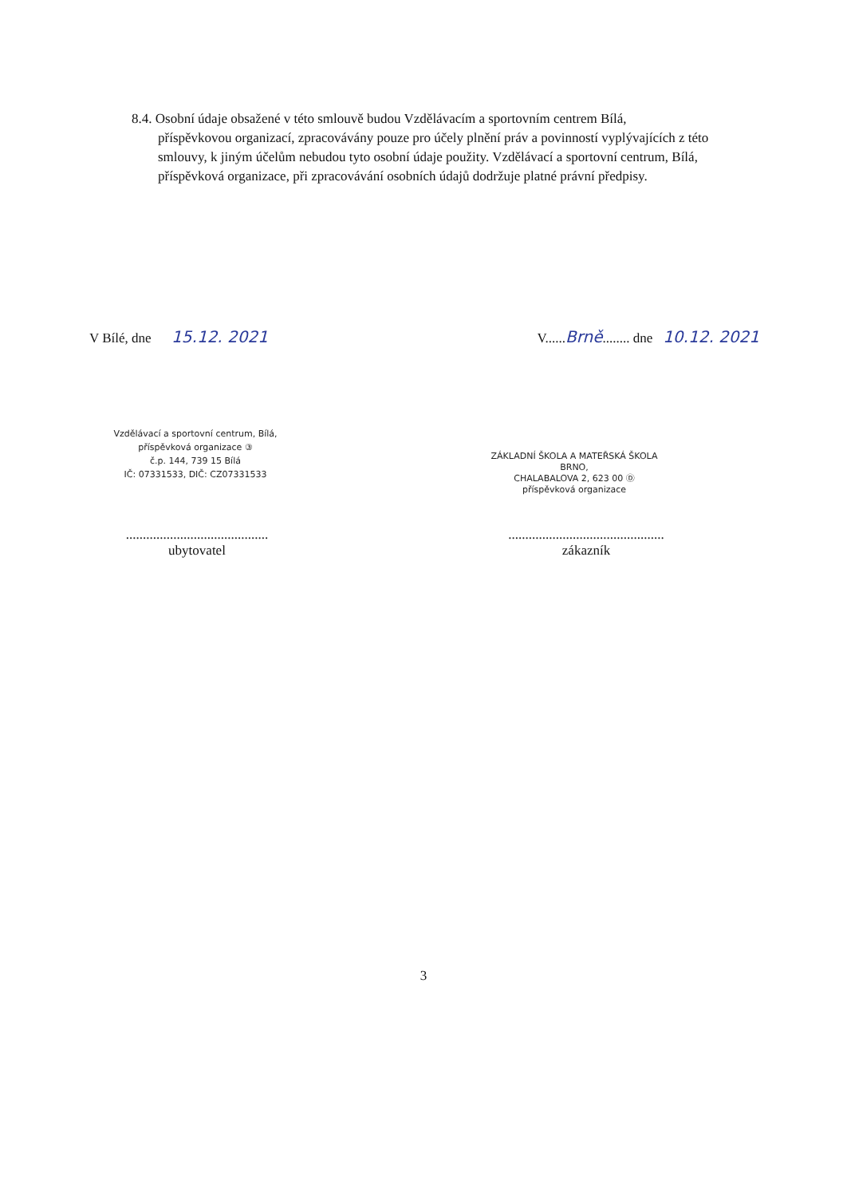8.4. Osobní údaje obsažené v této smlouvě budou Vzdělávacím a sportovním centrem Bílá,
příspěvkovou organizací, zpracovávány pouze pro účely plnění práv a povinností vyplývajících z této smlouvy, k jiným účelům nebudou tyto osobní údaje použity. Vzdělávací a sportovní centrum, Bílá, příspěvková organizace, při zpracovávání osobních údajů dodržuje platné právní předpisy.
V Bílé, dne 15.12. 2021
V......Brně........ dne 10.12. 2021
Vzdělávací a sportovní centrum, Bílá,
příspěvková organizace ③
č.p. 144, 739 15 Bílá
IČ: 07331533, DIČ: CZ07331533
ZÁKLADNÍ ŠKOLA A MATEŘSKÁ ŠKOLA
BRNO,
CHALABALOVA 2, 623 00 Ⓓ
příspěvková organizace
..........................................
ubytovatel
..............................................
zákazník
3